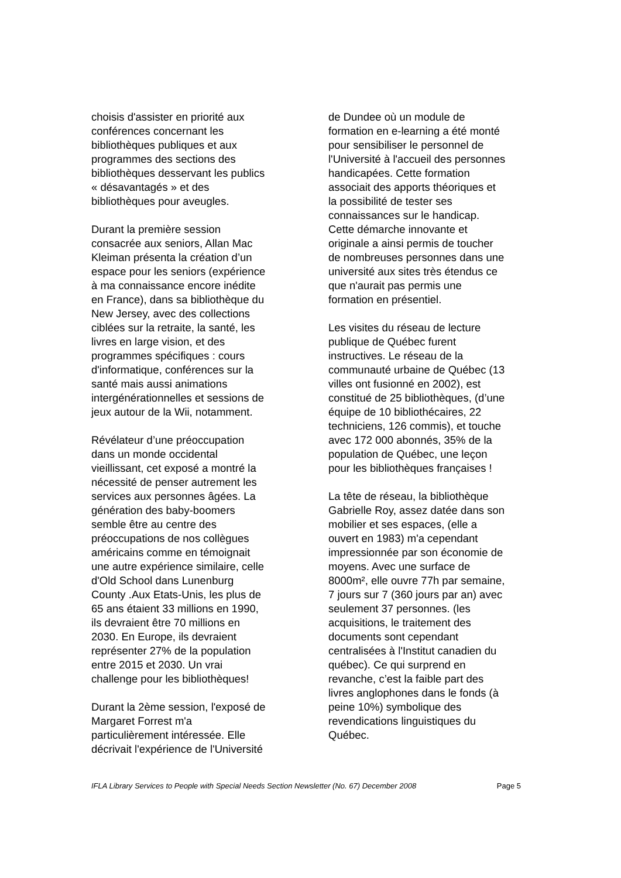choisis d'assister en priorité aux conférences concernant les bibliothèques publiques et aux programmes des sections des bibliothèques desservant les publics « désavantagés » et des bibliothèques pour aveugles.
Durant la première session consacrée aux seniors, Allan Mac Kleiman présenta la création d’un espace pour les seniors (expérience à ma connaissance encore inédite en France), dans sa bibliothèque du New Jersey, avec des collections ciblées sur la retraite, la santé, les livres en large vision, et des programmes spécifiques : cours d'informatique, conférences sur la santé mais aussi animations intergénérationnelles et sessions de jeux autour de la Wii, notamment.
Révélateur d’une préoccupation dans un monde occidental vieillissant, cet exposé a montré la nécessité de penser autrement les services aux personnes âgées. La génération des baby-boomers semble être au centre des préoccupations de nos collègues américains comme en témoignait une autre expérience similaire, celle d'Old School dans Lunenburg County .Aux Etats-Unis, les plus de 65 ans étaient 33 millions en 1990, ils devraient être 70 millions en 2030. En Europe, ils devraient représenter 27% de la population entre 2015 et 2030. Un vrai challenge pour les bibliothèques!
Durant la 2ème session, l'exposé de Margaret Forrest m'a particulièrement intéressée. Elle décrivait l'expérience de l'Université
de Dundee où un module de formation en e-learning a été monté pour sensibiliser le personnel de l'Université à l'accueil des personnes handicapées. Cette formation associait des apports théoriques et la possibilité de tester ses connaissances sur le handicap. Cette démarche innovante et originale a ainsi permis de toucher de nombreuses personnes dans une université aux sites très étendus ce que n'aurait pas permis une formation en présentiel.
Les visites du réseau de lecture publique de Québec furent instructives. Le réseau de la communauté urbaine de Québec (13 villes ont fusionné en 2002), est constitué de 25 bibliothèques, (d’une équipe de 10 bibliothécaires, 22 techniciens, 126 commis), et touche avec 172 000 abonnés, 35% de la population de Québec, une leçon pour les bibliothèques françaises !
La tête de réseau, la bibliothèque Gabrielle Roy, assez datée dans son mobilier et ses espaces, (elle a ouvert en 1983) m'a cependant impressionnée par son économie de moyens. Avec une surface de 8000m², elle ouvre 77h par semaine, 7 jours sur 7 (360 jours par an) avec seulement 37 personnes. (les acquisitions, le traitement des documents sont cependant centralisées à l'Institut canadien du québec). Ce qui surprend en revanche, c’est la faible part des livres anglophones dans le fonds (à peine 10%) symbolique des revendications linguistiques du Québec.
IFLA Library Services to People with Special Needs Section Newsletter (No. 67) December 2008 Page 5